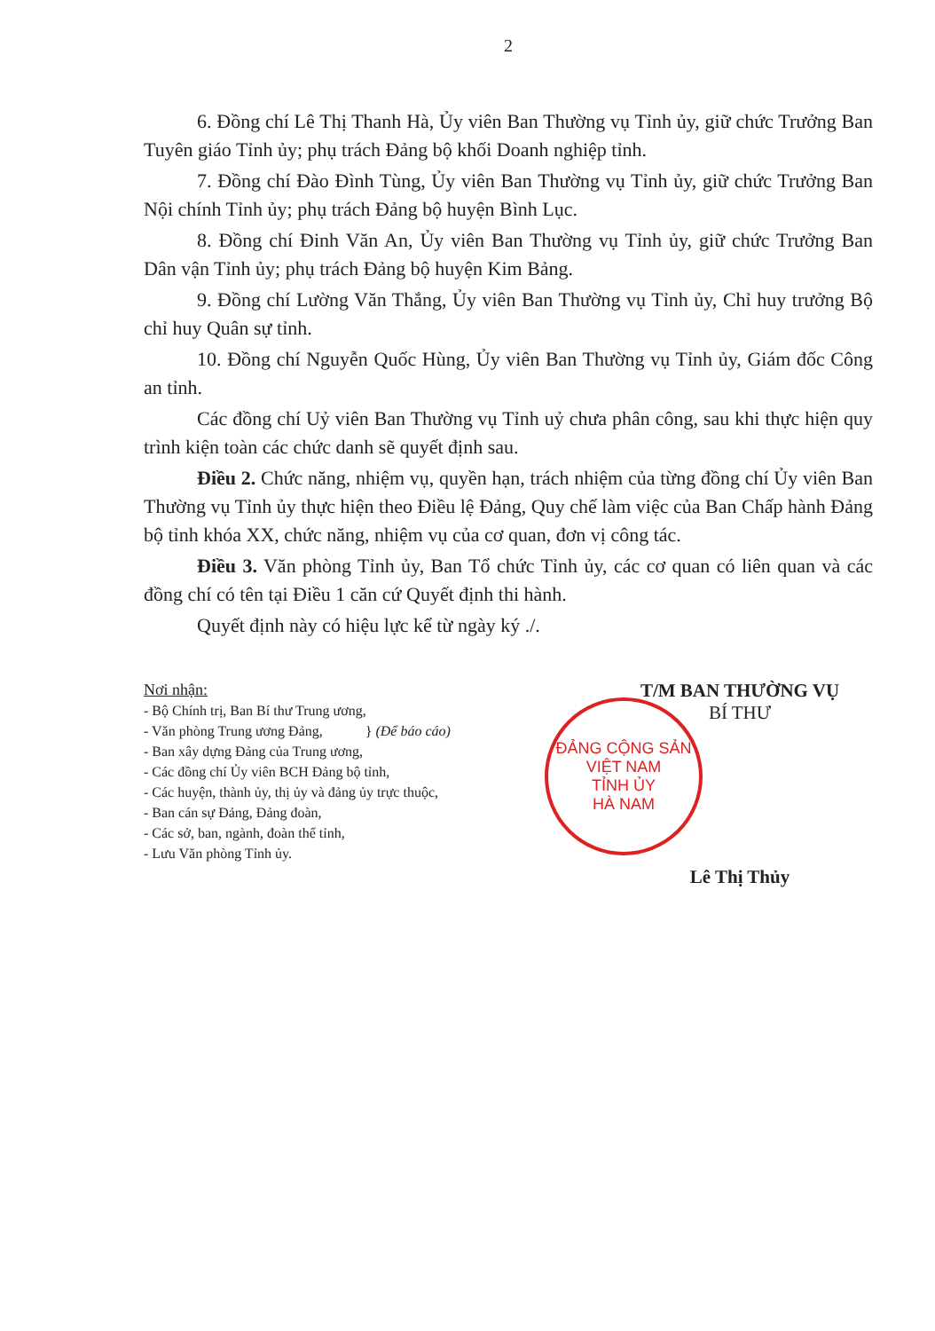2
6. Đồng chí Lê Thị Thanh Hà, Ủy viên Ban Thường vụ Tỉnh ủy, giữ chức Trưởng Ban Tuyên giáo Tỉnh ủy; phụ trách Đảng bộ khối Doanh nghiệp tỉnh.
7. Đồng chí Đào Đình Tùng, Ủy viên Ban Thường vụ Tỉnh ủy, giữ chức Trưởng Ban Nội chính Tỉnh ủy; phụ trách Đảng bộ huyện Bình Lục.
8. Đồng chí Đinh Văn An, Ủy viên Ban Thường vụ Tỉnh ủy, giữ chức Trưởng Ban Dân vận Tỉnh ủy; phụ trách Đảng bộ huyện Kim Bảng.
9. Đồng chí Lường Văn Thắng, Ủy viên Ban Thường vụ Tỉnh ủy, Chỉ huy trưởng Bộ chỉ huy Quân sự tỉnh.
10. Đồng chí Nguyễn Quốc Hùng, Ủy viên Ban Thường vụ Tỉnh ủy, Giám đốc Công an tỉnh.
Các đồng chí Uỷ viên Ban Thường vụ Tỉnh uỷ chưa phân công, sau khi thực hiện quy trình kiện toàn các chức danh sẽ quyết định sau.
Điều 2. Chức năng, nhiệm vụ, quyền hạn, trách nhiệm của từng đồng chí Ủy viên Ban Thường vụ Tỉnh ủy thực hiện theo Điều lệ Đảng, Quy chế làm việc của Ban Chấp hành Đảng bộ tỉnh khóa XX, chức năng, nhiệm vụ của cơ quan, đơn vị công tác.
Điều 3. Văn phòng Tỉnh ủy, Ban Tổ chức Tỉnh ủy, các cơ quan có liên quan và các đồng chí có tên tại Điều 1 căn cứ Quyết định thi hành.
Quyết định này có hiệu lực kể từ ngày ký ./.
Nơi nhận:
- Bộ Chính trị, Ban Bí thư Trung ương,
- Văn phòng Trung ương Đảng, } (Để báo cáo)
- Ban xây dựng Đảng của Trung ương,
- Các đồng chí Ủy viên BCH Đảng bộ tỉnh,
- Các huyện, thành ủy, thị ủy và đảng ủy trực thuộc,
- Ban cán sự Đảng, Đảng đoàn,
- Các sở, ban, ngành, đoàn thể tỉnh,
- Lưu Văn phòng Tỉnh ủy.
T/M BAN THƯỜNG VỤ
BÍ THƯ
ĐẢNG CỘNG SẢN VIỆT NAM
TỈNH ỦY
HÀ NAM
Lê Thị Thủy